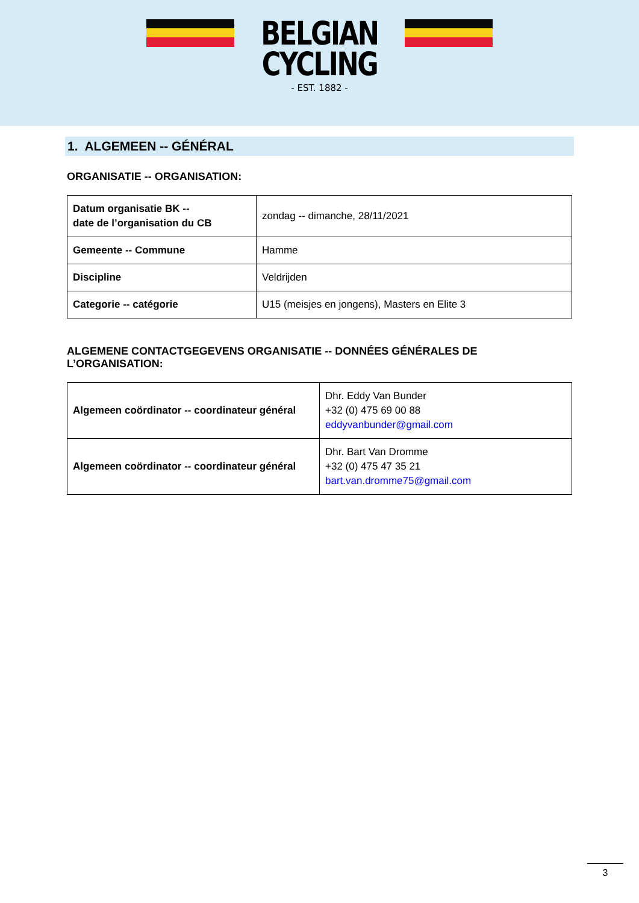BELGIAN
CYCLING
- EST. 1882 -
1. ALGEMEEN -- GÉNÉRAL
ORGANISATIE -- ORGANISATION:
| Datum organisatie BK -- date de l’organisation du CB | zondag -- dimanche, 28/11/2021 |
| Gemeente -- Commune | Hamme |
| Discipline | Veldrijden |
| Categorie -- catégorie | U15 (meisjes en jongens), Masters en Elite 3 |
ALGEMENE CONTACTGEGEVENS ORGANISATIE -- DONNÉES GÉNÉRALES DE L’ORGANISATION:
| Algemeen coördinator -- coordinateur général | Dhr. Eddy Van Bunder +32 (0) 475 69 00 88 eddyvanbunder@gmail.com |
| Algemeen coördinator -- coordinateur général | Dhr. Bart Van Dromme +32 (0) 475 47 35 21 bart.van.dromme75@gmail.com |
3